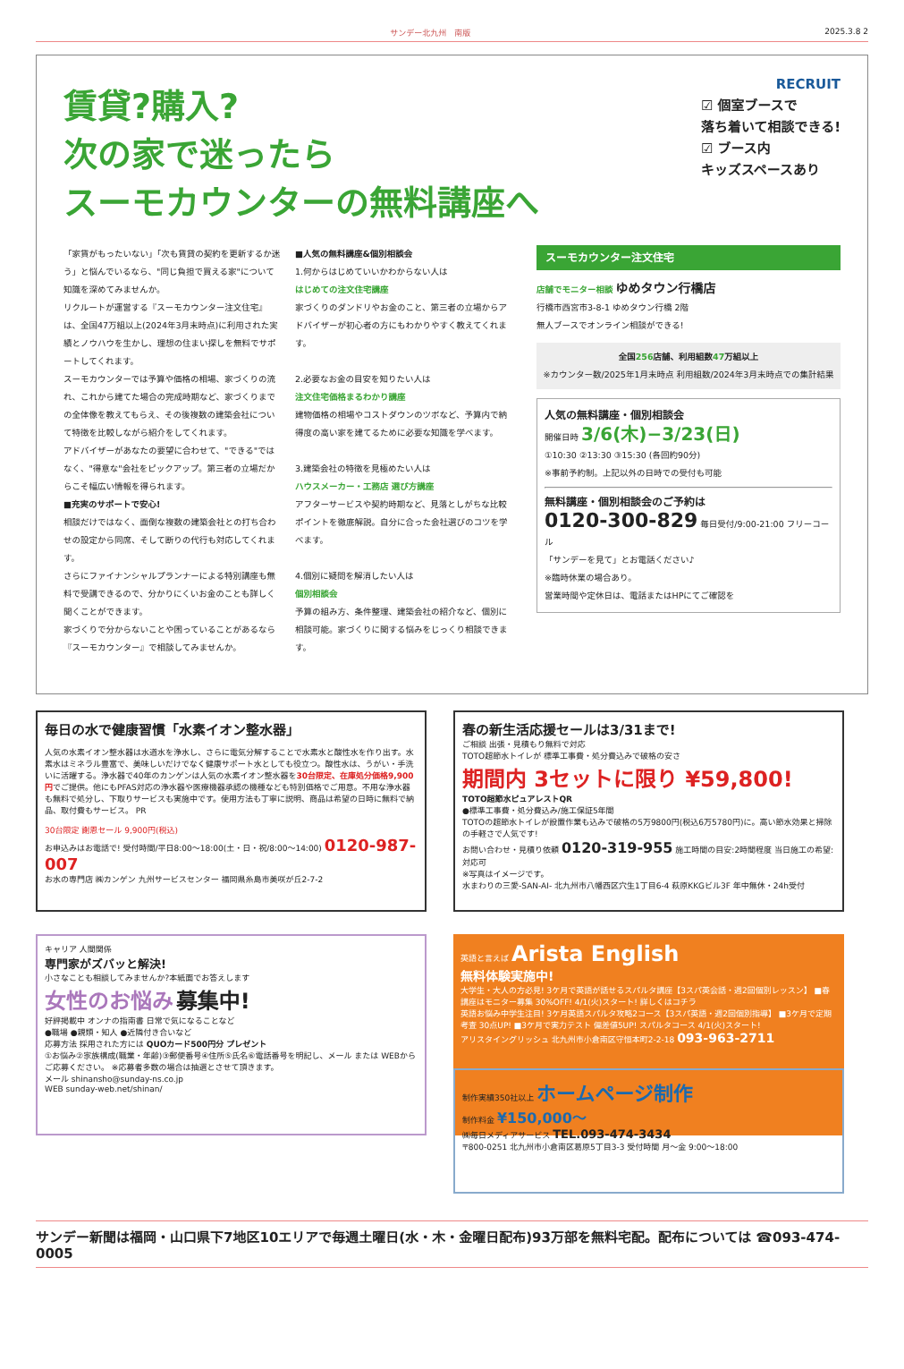サンデー北九州　南版 2025.3.8 2
賃貸?購入?
次の家で迷ったら
スーモカウンターの無料講座へ
RECRUIT
☑ 個室ブースで
落ち着いて相談できる!
☑ ブース内
キッズスペースあり
「家賃がもったいない」「次も賃貸の契約を更新するか迷う」と悩んでいるなら、"同じ負担で買える家"について知識を深めてみませんか。
リクルートが運営する『スーモカウンター注文住宅』は、全国47万組以上(2024年3月末時点)に利用された実績とノウハウを生かし、理想の住まい探しを無料でサポートしてくれます。
スーモカウンターでは予算や価格の相場、家づくりの流れ、これから建てた場合の完成時期など、家づくりまでの全体像を教えてもらえ、その後複数の建築会社について特徴を比較しながら紹介をしてくれます。
アドバイザーがあなたの要望に合わせて、"できる"ではなく、"得意な"会社をピックアップ。第三者の立場だからこそ幅広い情報を得られます。
■充実のサポートで安心!
相談だけではなく、面倒な複数の建築会社との打ち合わせの設定から同席、そして断りの代行も対応してくれます。
さらにファイナンシャルプランナーによる特別講座も無料で受講できるので、分かりにくいお金のことも詳しく聞くことができます。
家づくりで分からないことや困っていることがあるなら『スーモカウンター』で相談してみませんか。
■人気の無料講座&個別相談会
1.何からはじめていいかわからない人は
はじめての注文住宅講座
家づくりのダンドリやお金のこと、第三者の立場からアドバイザーが初心者の方にもわかりやすく教えてくれます。
2.必要なお金の目安を知りたい人は
注文住宅価格まるわかり講座
建物価格の相場やコストダウンのツボなど、予算内で納得度の高い家を建てるために必要な知識を学べます。
3.建築会社の特徴を見極めたい人は
ハウスメーカー・工務店 選び方講座
アフターサービスや契約時期など、見落としがちな比較ポイントを徹底解説。自分に合った会社選びのコツを学べます。
4.個別に疑問を解消したい人は
個別相談会
予算の組み方、条件整理、建築会社の紹介など、個別に相談可能。家づくりに関する悩みをじっくり相談できます。
スーモカウンター注文住宅
店舗でモニター相談 ゆめタウン行橋店
行橋市西宮市3-8-1 ゆめタウン行橋 2階
無人ブースでオンライン相談ができる!
全国256店舗、利用組数47万組以上
※カウンター数/2025年1月末時点 利用組数/2024年3月末時点での集計結果
人気の無料講座・個別相談会
開催日時 3/6(木)−3/23(日)
①10:30 ②13:30 ③15:30 (各回約90分)
※事前予約制。上記以外の日時での受付も可能
無料講座・個別相談会のご予約は
0120-300-829 毎日受付/9:00-21:00 フリーコール
「サンデーを見て」とお電話ください♪
※臨時休業の場合あり。
営業時間や定休日は、電話またはHPにてご確認を
毎日の水で健康習慣「水素イオン整水器」
人気の水素イオン整水器は水道水を浄水し、さらに電気分解することで水素水と酸性水を作り出す。水素水はミネラル豊富で、美味しいだけでなく健康サポート水としても役立つ。酸性水は、うがい・手洗いに活躍する。浄水器で40年のカンゲンは人気の水素イオン整水器を30台限定、在庫処分価格9,900円でご提供。他にもPFAS対応の浄水器や医療機器承認の機種なども特別価格でご用意。不用な浄水器も無料で処分し、下取りサービスも実施中です。使用方法も丁寧に説明、商品は希望の日時に無料で納品、取付費もサービス。 PR
30台限定 謝恩セール 9,900円(税込)
お申込みはお電話で! 受付時間/平日8:00〜18:00(土・日・祝/8:00〜14:00) 0120-987-007
お水の専門店 ㈱カンゲン 九州サービスセンター 福岡県糸島市美咲が丘2-7-2
春の新生活応援セールは3/31まで!
ご相談 出張・見積もり無料で対応
TOTO超節水トイレが 標準工事費・処分費込みで破格の安さ
期間内 3セットに限り ¥59,800!
TOTO超節水ピュアレストQR
●標準工事費・処分費込み/施工保証5年間
TOTOの超節水トイレが設置作業も込みで破格の5万9800円(税込6万5780円)に。高い節水効果と掃除の手軽さで人気です!
お問い合わせ・見積り依頼 0120-319-955 施工時間の目安:2時間程度 当日施工の希望:対応可
※写真はイメージです。
水まわりの三愛-SAN-AI- 北九州市八幡西区穴生1丁目6-4 萩原KKGビル3F 年中無休・24h受付
キャリア 人間関係
専門家がズバッと解決!
小さなことも相談してみませんか?本紙面でお答えします
女性のお悩み 募集中!
好評掲載中 オンナの指南書 日常で気になることなど
●職場 ●親類・知人 ●近隣付き合いなど
応募方法 採用された方には QUOカード500円分 プレゼント
①お悩み②家族構成(職業・年齢)③郵便番号④住所⑤氏名⑥電話番号を明記し、メール または WEBからご応募ください。 ※応募者多数の場合は抽選とさせて頂きます。
メール shinansho@sunday-ns.co.jp
WEB sunday-web.net/shinan/
英語と言えば Arista English
無料体験実施中!
大学生・大人の方必見! 3ケ月で英語が話せるスパルタ講座【3スパ英会話・週2回個別レッスン】 ■春講座はモニター募集 30%OFF! 4/1(火)スタート! 詳しくはコチラ
英語お悩み中学生注目! 3ケ月英語スパルタ攻略2コース【3スパ英語・週2回個別指導】 ■3ケ月で定期考査 30点UP! ■3ケ月で実力テスト 偏差値5UP! スパルタコース 4/1(火)スタート!
アリスタイングリッシュ 北九州市小倉南区守恒本町2-2-18 093-963-2711
制作実績350社以上 ホームページ制作
制作料金 ¥150,000〜
㈱毎日メディアサービス TEL.093-474-3434
〒800-0251 北九州市小倉南区葛原5丁目3-3 受付時間 月〜金 9:00〜18:00
サンデー新聞は福岡・山口県下7地区10エリアで毎週土曜日(水・木・金曜日配布)93万部を無料宅配。配布については ☎093-474-0005